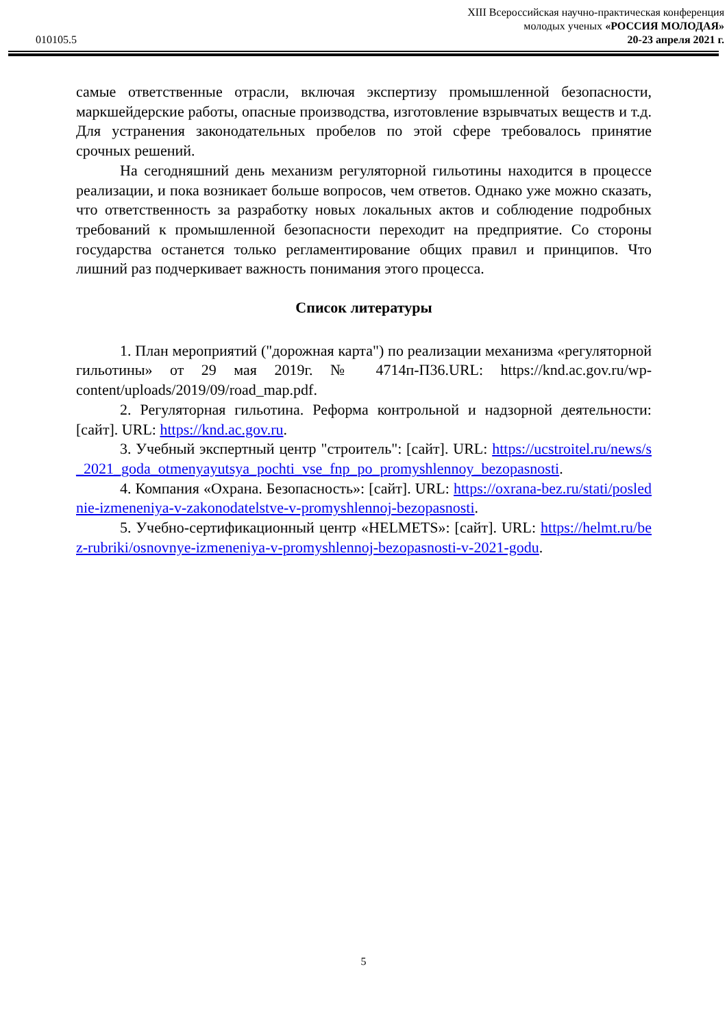010105.5
XIII Всероссийская научно-практическая конференция
молодых ученых «РОССИЯ МОЛОДАЯ»
20-23 апреля 2021 г.
самые ответственные отрасли, включая экспертизу промышленной безопасности, маркшейдерские работы, опасные производства, изготовление взрывчатых веществ и т.д. Для устранения законодательных пробелов по этой сфере требовалось принятие срочных решений.
На сегодняшний день механизм регуляторной гильотины находится в процессе реализации, и пока возникает больше вопросов, чем ответов. Однако уже можно сказать, что ответственность за разработку новых локальных актов и соблюдение подробных требований к промышленной безопасности переходит на предприятие. Со стороны государства останется только регламентирование общих правил и принципов. Что лишний раз подчеркивает важность понимания этого процесса.
Список литературы
1. План мероприятий ("дорожная карта") по реализации механизма «регуляторной гильотины» от 29 мая 2019г. № 4714п-П36.URL: https://knd.ac.gov.ru/wp-content/uploads/2019/09/road_map.pdf.
2. Регуляторная гильотина. Реформа контрольной и надзорной деятельности: [сайт]. URL: https://knd.ac.gov.ru.
3. Учебный экспертный центр "строитель": [сайт]. URL: https://ucstroitel.ru/news/s_2021_goda_otmenyayutsya_pochti_vse_fnp_po_promyshlennoy_bezopasnosti.
4. Компания «Охрана. Безопасность»: [сайт]. URL: https://oxrana-bez.ru/stati/poslednie-izmeneniya-v-zakonodatelstve-v-promyshlennoj-bezopasnosti.
5. Учебно-сертификационный центр «HELMETS»: [сайт]. URL: https://helmt.ru/bez-rubriki/osnovnye-izmeneniya-v-promyshlennoj-bezopasnosti-v-2021-godu.
5